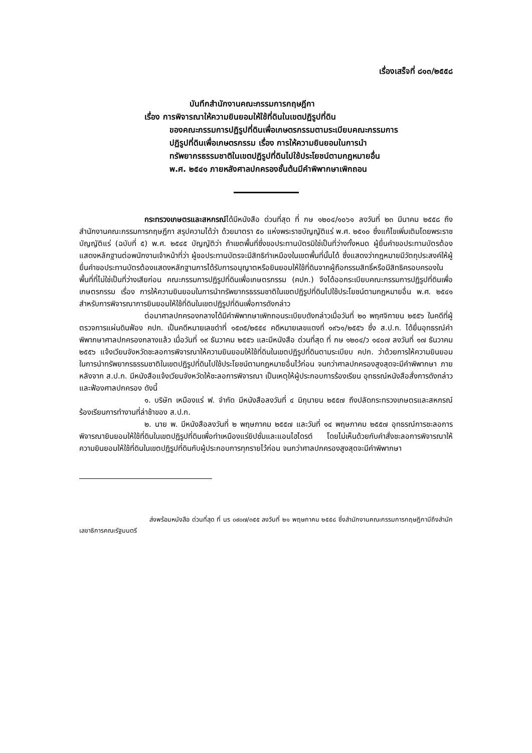เรื่องเสร็จที่ ๘๑๓/๒๕๕๘
บันทึกสำนักงานคณะกรรมการกฤษฎีกา
เรื่อง การพิจารณาให้ความยินยอมให้ใช้ที่ดินในเขตปฏิรูปที่ดิน
ของคณะกรรมการปฏิรูปที่ดินเพื่อเกษตรกรรมตามระเบียบคณะกรรมการ
ปฏิรูปที่ดินเพื่อเกษตรกรรม เรื่อง การให้ความยินยอมในการนำ
ทรัพยากรธรรมชาติในเขตปฏิรูปที่ดินไปใช้ประโยชน์ตามกฎหมายอื่น
พ.ศ. ๒๕๔๑ ภายหลังศาลปกครองชั้นต้นมีคำพิพากษาเพิกถอน
กระทรวงเกษตรและสหกรณ์ได้มีหนังสือ ด่วนที่สุด ที่ กษ ๑๒๐๔/๑๐๖๑ ลงวันที่ ๒๓ มีนาคม ๒๕๕๘ ถึงสำนักงานคณะกรรมการกฤษฎีกา สรุปความได้ว่า ด้วยมาตรา ๕๐ แห่งพระราชบัญญัติแร่ พ.ศ. ๒๕๑๐ ซึ่งแก้ไขเพิ่มเติมโดยพระราชบัญญัติแร่ (ฉบับที่ ๕) พ.ศ. ๒๕๔๕ บัญญัติว่า ถ้าเขตพื้นที่ซึ่งขอประทานบัตรมิใช่เป็นที่ว่างทั้งหมด ผู้ยื่นคำขอประทานบัตรต้องแสดงหลักฐานต่อพนักงานเจ้าหน้าที่ว่า ผู้ขอประทานบัตรจะมีสิทธิทำเหมืองในเขตพื้นที่นั้นได้ ซึ่งแสดงว่ากฎหมายมีวัตถุประสงค์ให้ผู้ยื่นคำขอประทานบัตรต้องแสดงหลักฐานการได้รับการอนุญาตหรือยินยอมให้ใช้ที่ดินจากผู้ถือกรรมสิทธิ์หรือมีสิทธิครอบครองในพื้นที่ที่ไม่ใช่เป็นที่ว่างเสียก่อน คณะกรรมการปฏิรูปที่ดินเพื่อเกษตรกรรม (คปก.) จึงได้ออกระเบียบคณะกรรมการปฏิรูปที่ดินเพื่อเกษตรกรรม เรื่อง การให้ความยินยอมในการนำทรัพยากรธรรมชาติในเขตปฏิรูปที่ดินไปใช้ประโยชน์ตามกฎหมายอื่น พ.ศ. ๒๕๔๑ สำหรับการพิจารณาการยินยอมให้ใช้ที่ดินในเขตปฏิรูปที่ดินเพื่อการดังกล่าว
ต่อมาศาลปกครองกลางได้มีคำพิพากษาเพิกถอนระเบียบดังกล่าวเมื่อวันที่ ๒๐ พฤศจิกายน ๒๕๕๖ ในคดีที่ผู้ตรวจการแผ่นดินฟ้อง คปก. เป็นคดีหมายเลขดำที่ ๑๕๓๕/๒๕๕๔ คดีหมายเลขแดงที่ ๑๙๖๑/๒๕๕๖ ซึ่ง ส.ป.ก. ได้ยื่นอุทธรณ์คำพิพากษาศาลปกครองกลางแล้ว เมื่อวันที่ ๑๙ ธันวาคม ๒๕๕๖ และมีหนังสือ ด่วนที่สุด ที่ กษ ๑๒๐๔/ว ๑๔๐๗ ลงวันที่ ๑๗ ธันวาคม ๒๕๕๖ แจ้งเวียนจังหวัดชะลอการพิจารณาให้ความยินยอมให้ใช้ที่ดินในเขตปฏิรูปที่ดินตามระเบียบ คปก. ว่าด้วยการให้ความยินยอมในการนำทรัพยากรธรรมชาติในเขตปฏิรูปที่ดินไปใช้ประโยชน์ตามกฎหมายอื่นไว้ก่อน จนกว่าศาลปกครองสูงสุดจะมีคำพิพากษา ภายหลังจาก ส.ป.ก. มีหนังสือแจ้งเวียนจังหวัดให้ชะลอการพิจารณา เป็นเหตุให้ผู้ประกอบการร้องเรียน อุทธรณ์หนังสือสั่งการดังกล่าว และฟ้องศาลปกครอง ดังนี้
๑. บริษัท เหมืองแร่ ฟ. จำกัด มีหนังสือลงวันที่ ๔ มิถุนายน ๒๕๕๗ ถึงปลัดกระทรวงเกษตรและสหกรณ์ ร้องเรียนการทำงานที่ล่าช้าของ ส.ป.ก.
๒. นาย พ. มีหนังสือลงวันที่ ๒ พฤษภาคม ๒๕๕๗ และวันที่ ๑๔ พฤษภาคม ๒๕๕๗ อุทธรณ์การชะลอการพิจารณายินยอมให้ใช้ที่ดินในเขตปฏิรูปที่ดินเพื่อทำเหมืองแร่ยิปซั่มและแอนไฮไดรต์ โดยไม่เห็นด้วยกับคำสั่งชะลอการพิจารณาให้ความยินยอมให้ใช้ที่ดินในเขตปฏิรูปที่ดินกับผู้ประกอบการทุกรายไว้ก่อน จนกว่าศาลปกครองสูงสุดจะมีคำพิพากษา
ส่งพร้อมหนังสือ ด่วนที่สุด ที่ นร ๐๙๐๗/๓๕๕ ลงวันที่ ๒๑ พฤษภาคม ๒๕๕๘ ซึ่งสำนักงานคณะกรรมการกฤษฎีกามีถึงสำนักเลขาธิการคณะรัฐมนตรี